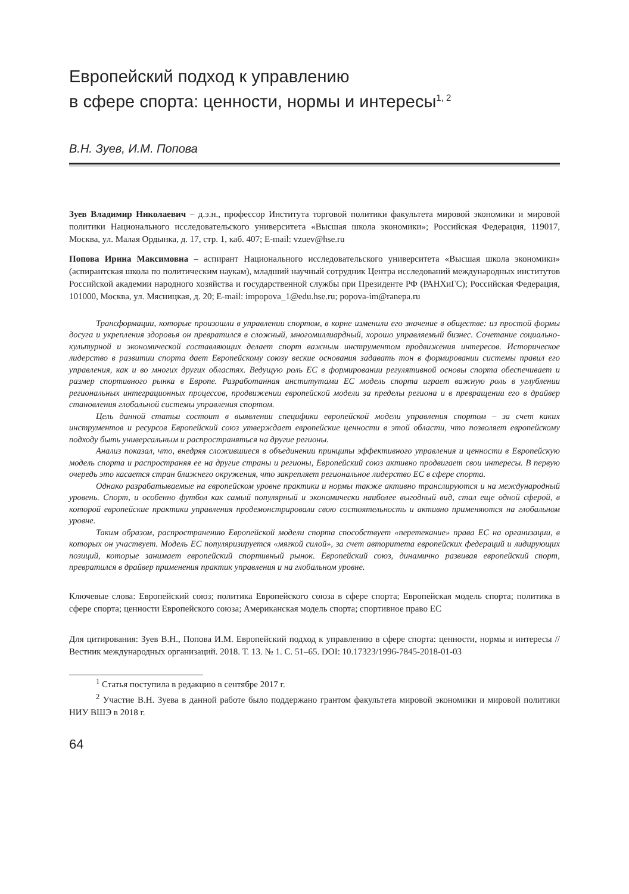Европейский подход к управлению
в сфере спорта: ценности, нормы и интересы<sup>1, 2</sup>
В.Н. Зуев, И.М. Попова
Зуев Владимир Николаевич – д.э.н., профессор Института торговой политики факультета мировой экономики и мировой политики Национального исследовательского университета «Высшая школа экономики»; Российская Федерация, 119017, Москва, ул. Малая Ордынка, д. 17, стр. 1, каб. 407; E-mail: vzuev@hse.ru
Попова Ирина Максимовна – аспирант Национального исследовательского университета «Высшая школа экономики» (аспирантская школа по политическим наукам), младший научный сотрудник Центра исследований международных институтов Российской академии народного хозяйства и государственной службы при Президенте РФ (РАНХиГС); Российская Федерация, 101000, Москва, ул. Мясницкая, д. 20; E-mail: impopova_1@edu.hse.ru; popova-im@ranepa.ru
Трансформации, которые произошли в управлении спортом, в корне изменили его значение в обществе: из простой формы досуга и укрепления здоровья он превратился в сложный, многомиллиардный, хорошо управляемый бизнес. Сочетание социально-культурной и экономической составляющих делает спорт важным инструментом продвижения интересов. Историческое лидерство в развитии спорта дает Европейскому союзу веские основания задавать тон в формировании системы правил его управления, как и во многих других областях. Ведущую роль ЕС в формировании регулятивной основы спорта обеспечивает и размер спортивного рынка в Европе. Разработанная институтами ЕС модель спорта играет важную роль в углублении региональных интеграционных процессов, продвижении европейской модели за пределы региона и в превращении его в драйвер становления глобальной системы управления спортом.
Цель данной статьи состоит в выявлении специфики европейской модели управления спортом – за счет каких инструментов и ресурсов Европейский союз утверждает европейские ценности в этой области, что позволяет европейскому подходу быть универсальным и распространяться на другие регионы.
Анализ показал, что, внедряя сложившиеся в объединении принципы эффективного управления и ценности в Европейскую модель спорта и распространяя ее на другие страны и регионы, Европейский союз активно продвигает свои интересы. В первую очередь это касается стран ближнего окружения, что закрепляет региональное лидерство ЕС в сфере спорта.
Однако разрабатываемые на европейском уровне практики и нормы также активно транслируются и на международный уровень. Спорт, и особенно футбол как самый популярный и экономически наиболее выгодный вид, стал еще одной сферой, в которой европейские практики управления продемонстрировали свою состоятельность и активно применяются на глобальном уровне.
Таким образом, распространению Европейской модели спорта способствует «перетекание» права ЕС на организации, в которых он участвует. Модель ЕС популяризируется «мягкой силой», за счет авторитета европейских федераций и лидирующих позиций, которые занимает европейский спортивный рынок. Европейский союз, динамично развивая европейский спорт, превратился в драйвер применения практик управления и на глобальном уровне.
Ключевые слова: Европейский союз; политика Европейского союза в сфере спорта; Европейская модель спорта; политика в сфере спорта; ценности Европейского союза; Американская модель спорта; спортивное право ЕС
Для цитирования: Зуев В.Н., Попова И.М. Европейский подход к управлению в сфере спорта: ценности, нормы и интересы // Вестник международных организаций. 2018. Т. 13. № 1. С. 51–65. DOI: 10.17323/1996-7845-2018-01-03
<sup>1</sup> Статья поступила в редакцию в сентябре 2017 г.
<sup>2</sup> Участие В.Н. Зуева в данной работе было поддержано грантом факультета мировой экономики и мировой политики НИУ ВШЭ в 2018 г.
64